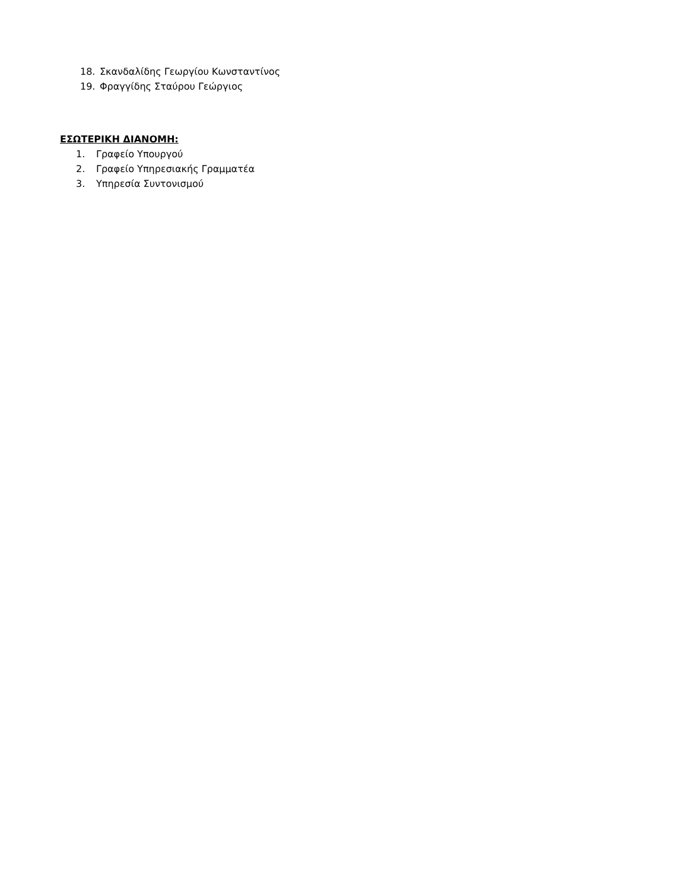18. Σκανδαλίδης Γεωργίου Κωνσταντίνος
19. Φραγγίδης Σταύρου Γεώργιος
ΕΣΩΤΕΡΙΚΗ ΔΙΑΝΟΜΗ:
1. Γραφείο Υπουργού
2. Γραφείο Υπηρεσιακής Γραμματέα
3. Υπηρεσία Συντονισμού